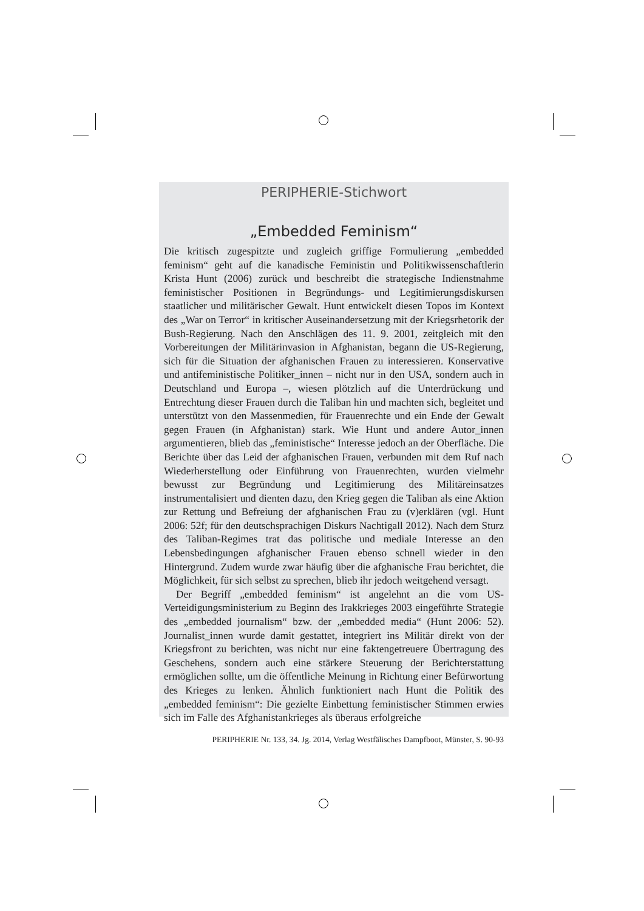PERIPHERIE-Stichwort
„Embedded Feminism“
Die kritisch zugespitzte und zugleich griffige Formulierung „embedded feminism“ geht auf die kanadische Feministin und Politikwissenschaftlerin Krista Hunt (2006) zurück und beschreibt die strategische Indienstnahme feministischer Positionen in Begründungs- und Legitimierungsdiskursen staatlicher und militärischer Gewalt. Hunt entwickelt diesen Topos im Kontext des „War on Terror“ in kritischer Auseinandersetzung mit der Kriegsrhetorik der Bush-Regierung. Nach den Anschlägen des 11. 9. 2001, zeitgleich mit den Vorbereitungen der Militärinvasion in Afghanistan, begann die US-Regierung, sich für die Situation der afghanischen Frauen zu interessieren. Konservative und antifeministische Politiker_innen – nicht nur in den USA, sondern auch in Deutschland und Europa –, wiesen plötzlich auf die Unterdrückung und Entrechtung dieser Frauen durch die Taliban hin und machten sich, begleitet und unterstützt von den Massenmedien, für Frauenrechte und ein Ende der Gewalt gegen Frauen (in Afghanistan) stark. Wie Hunt und andere Autor_innen argumentieren, blieb das „feministische“ Interesse jedoch an der Oberfläche. Die Berichte über das Leid der afghanischen Frauen, verbunden mit dem Ruf nach Wiederherstellung oder Einführung von Frauenrechten, wurden vielmehr bewusst zur Begründung und Legitimierung des Militäreinsatzes instrumentalisiert und dienten dazu, den Krieg gegen die Taliban als eine Aktion zur Rettung und Befreiung der afghanischen Frau zu (v)erklären (vgl. Hunt 2006: 52f; für den deutschsprachigen Diskurs Nachtigall 2012). Nach dem Sturz des Taliban-Regimes trat das politische und mediale Interesse an den Lebensbedingungen afghanischer Frauen ebenso schnell wieder in den Hintergrund. Zudem wurde zwar häufig über die afghanische Frau berichtet, die Möglichkeit, für sich selbst zu sprechen, blieb ihr jedoch weitgehend versagt.
Der Begriff „embedded feminism“ ist angelehnt an die vom US-Verteidigungsministerium zu Beginn des Irakkrieges 2003 eingeführte Strategie des „embedded journalism“ bzw. der „embedded media“ (Hunt 2006: 52). Journalist_innen wurde damit gestattet, integriert ins Militär direkt von der Kriegsfront zu berichten, was nicht nur eine faktengetreuere Übertragung des Geschehens, sondern auch eine stärkere Steuerung der Berichterstattung ermöglichen sollte, um die öffentliche Meinung in Richtung einer Befürwortung des Krieges zu lenken. Ähnlich funktioniert nach Hunt die Politik des „embedded feminism“: Die gezielte Einbettung feministischer Stimmen erwies sich im Falle des Afghanistankrieges als überaus erfolgreiche
PERIPHERIE Nr. 133, 34. Jg. 2014, Verlag Westfälisches Dampfboot, Münster, S. 90-93